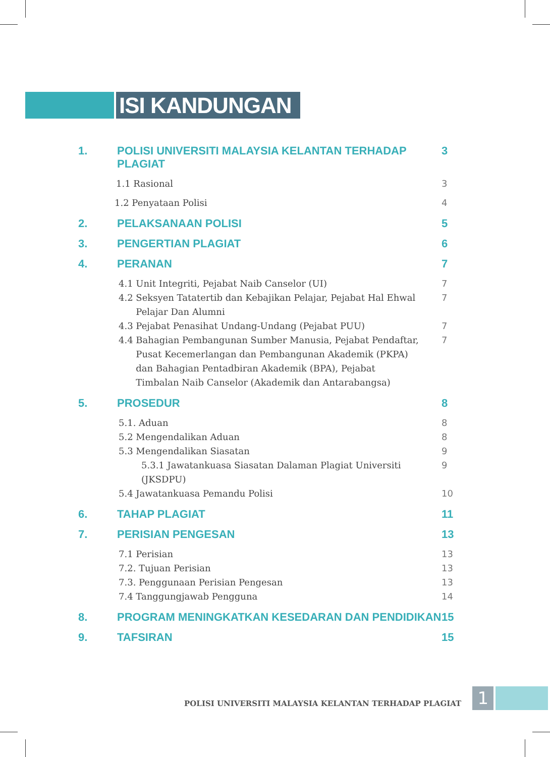ISI KANDUNGAN
1. POLISI UNIVERSITI MALAYSIA KELANTAN TERHADAP
PLAGIAT
3
1.1 Rasional 3
1.2 Penyataan Polisi 4
2. PELAKSANAAN POLISI 5
3. PENGERTIAN PLAGIAT 6
4. PERANAN 7
4.1 Unit Integriti, Pejabat Naib Canselor (UI)
7
4.2 Seksyen Tatatertib dan Kebajikan Pelajar, Pejabat Hal Ehwal
Pelajar Dan Alumni
7
4.3 Pejabat Penasihat Undang-Undang (Pejabat PUU)
7
4.4 Bahagian Pembangunan Sumber Manusia, Pejabat Pendaftar,
Pusat Kecemerlangan dan Pembangunan Akademik (PKPA)
dan Bahagian Pentadbiran Akademik (BPA), Pejabat
Timbalan Naib Canselor (Akademik dan Antarabangsa)
7
5. PROSEDUR 8
5.1. Aduan 8
5.2 Mengendalikan Aduan 8
5.3 Mengendalikan Siasatan 9
5.3.1 Jawatankuasa Siasatan Dalaman Plagiat Universiti (JKSDPU)
9
5.4 Jawatankuasa Pemandu Polisi
10
6. TAHAP PLAGIAT 11
7. PERISIAN PENGESAN 13
7.1 Perisian 13
7.2. Tujuan Perisian 13
7.3. Penggunaan Perisian Pengesan
13
7.4 Tanggungjawab Pengguna 14
8. PROGRAM MENINGKATKAN KESEDARAN DAN PENDIDIKAN
15
9. TAFSIRAN 15
POLISI UNIVERSITI MALAYSIA KELANTAN TERHADAP PLAGIAT
1